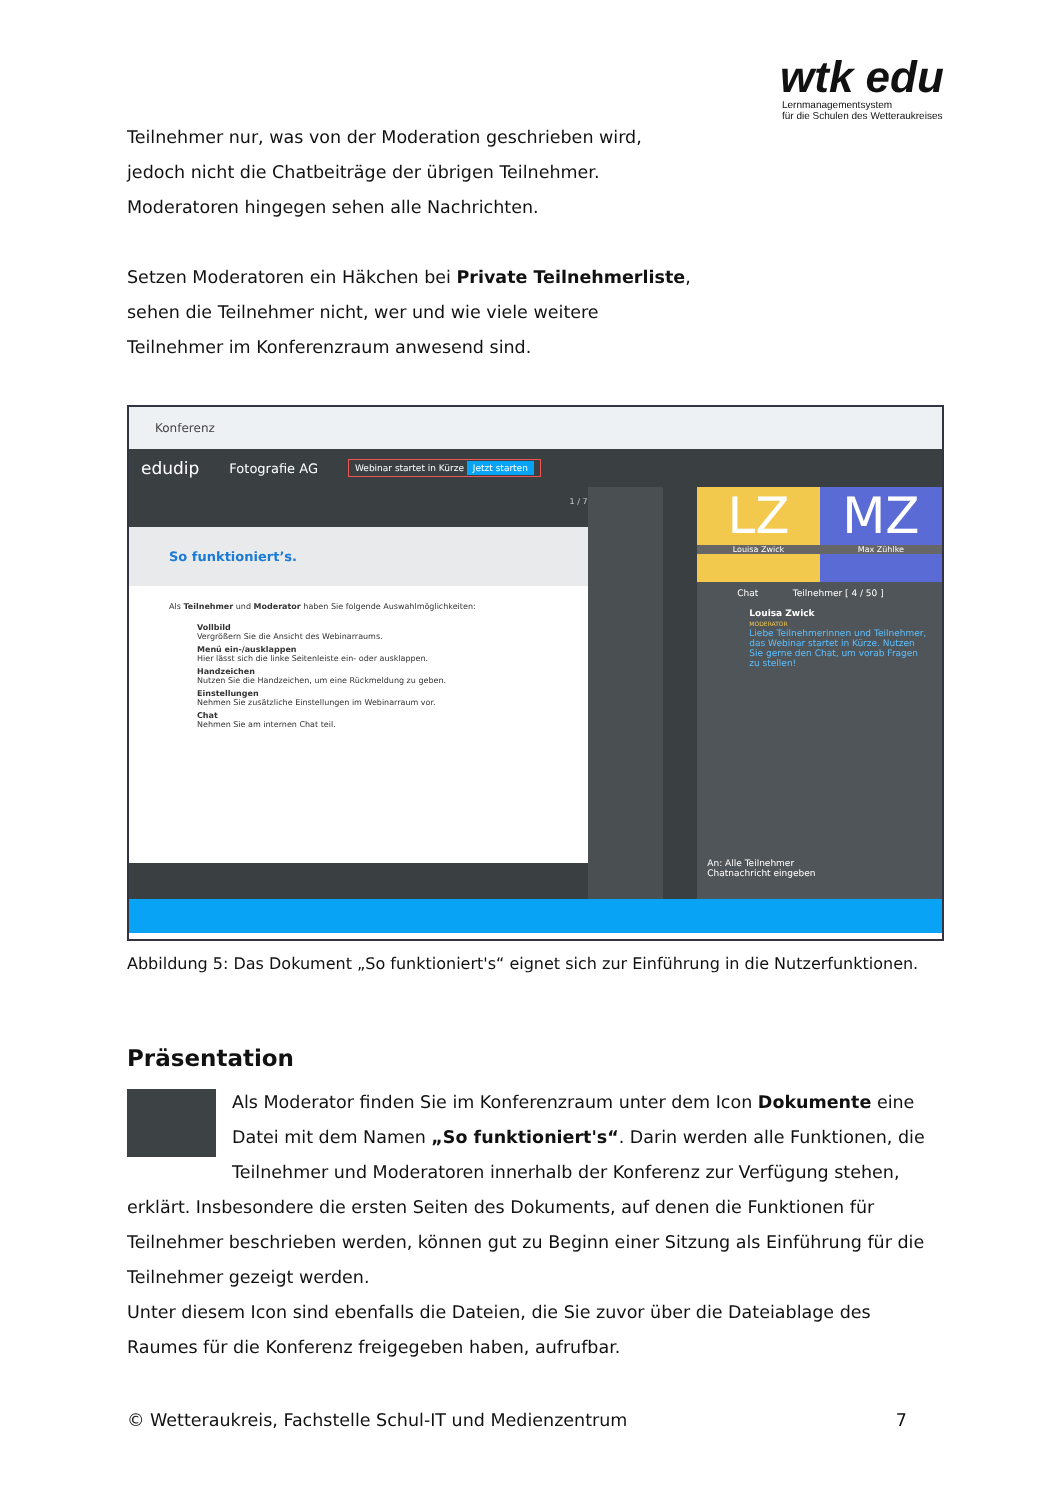wtk edu
Lernmanagementsystem
für die Schulen des Wetteraukreises
Teilnehmer nur, was von der Moderation geschrieben wird,
jedoch nicht die Chatbeiträge der übrigen Teilnehmer.
Moderatoren hingegen sehen alle Nachrichten.
Setzen Moderatoren ein Häkchen bei Private Teilnehmerliste,
sehen die Teilnehmer nicht, wer und wie viele weitere
Teilnehmer im Konferenzraum anwesend sind.
Konferenz
edudip Fotografie AG Webinar startet in Kürze Jetzt starten
1 / 7
So funktioniert’s.
Als Teilnehmer und Moderator haben Sie folgende Auswahlmöglichkeiten:
Vollbild
Vergrößern Sie die Ansicht des Webinarraums.
Menü ein-/ausklappen
Hier lässt sich die linke Seitenleiste ein- oder ausklappen.
Handzeichen
Nutzen Sie die Handzeichen, um eine Rückmeldung zu geben.
Einstellungen
Nehmen Sie zusätzliche Einstellungen im Webinarraum vor.
Chat
Nehmen Sie am internen Chat teil.
LZ
Louisa Zwick
MZ
Max Zühlke
Chat Teilnehmer [ 4 / 50 ]
Louisa Zwick
MODERATOR
Liebe Teilnehmerinnen und Teilnehmer, das Webinar startet in Kürze. Nutzen Sie gerne den Chat, um vorab Fragen zu stellen!
An: Alle Teilnehmer
Chatnachricht eingeben
Abbildung 5: Das Dokument „So funktioniert's“ eignet sich zur Einführung in die Nutzerfunktionen.
Präsentation
Als Moderator finden Sie im Konferenzraum unter dem Icon Dokumente eine Datei mit dem Namen „So funktioniert's“. Darin werden alle Funktionen, die Teilnehmer und Moderatoren innerhalb der Konferenz zur Verfügung stehen, erklärt. Insbesondere die ersten Seiten des Dokuments, auf denen die Funktionen für Teilnehmer beschrieben werden, können gut zu Beginn einer Sitzung als Einführung für die Teilnehmer gezeigt werden.
Unter diesem Icon sind ebenfalls die Dateien, die Sie zuvor über die Dateiablage des Raumes für die Konferenz freigegeben haben, aufrufbar.
© Wetteraukreis, Fachstelle Schul-IT und Medienzentrum 7